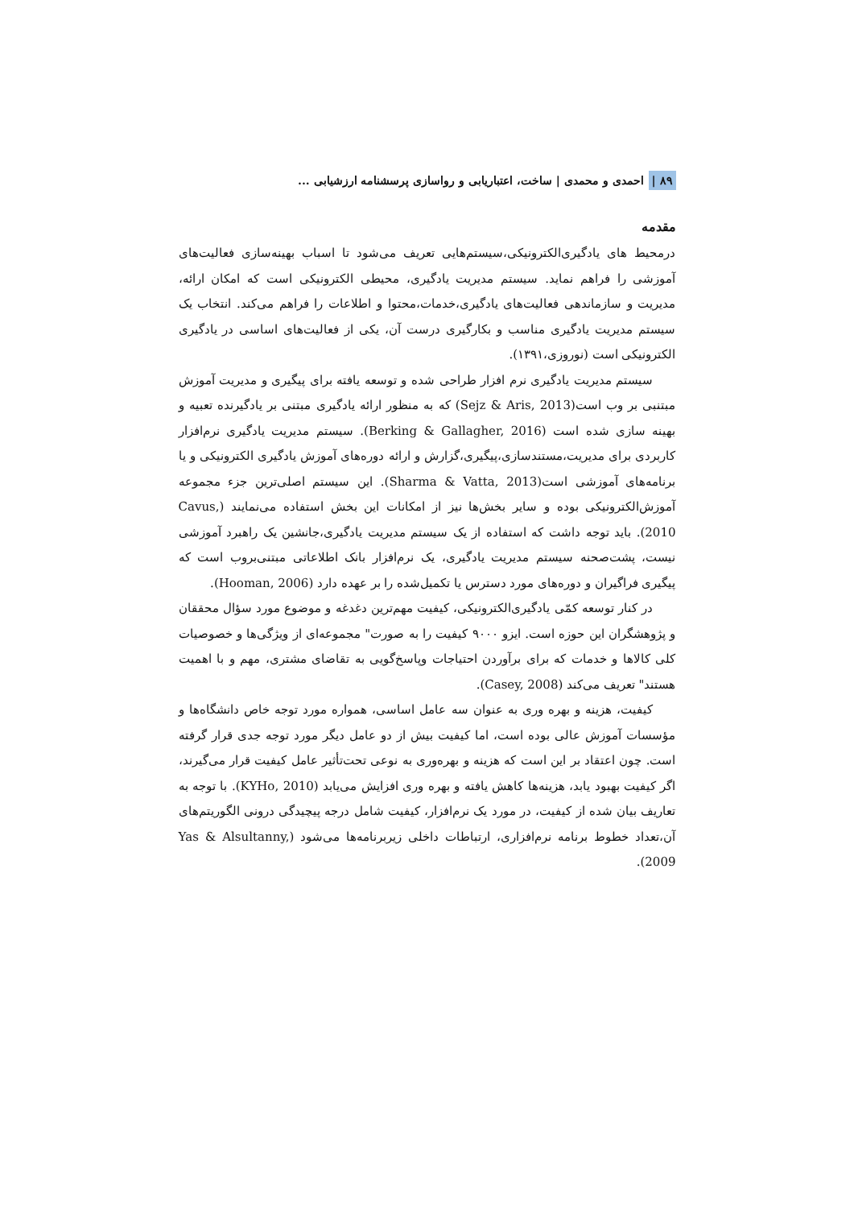۸۹ | احمدی و محمدی | ساخت، اعتباریابی و رواسازی پرسشنامه ارزشیابی ...
مقدمه
درمحیط های یادگیری‌الکترونیکی،سیستم‌هایی تعریف می‌شود تا اسباب بهینه‌سازی فعالیت‌های آموزشی را فراهم نماید. سیستم مدیریت یادگیری، محیطی الکترونیکی است که امکان ارائه، مدیریت و سازماندهی فعالیت‌های یادگیری،خدمات،محتوا و اطلاعات را فراهم می‌کند. انتخاب یک سیستم مدیریت یادگیری مناسب و بکارگیری درست آن، یکی از فعالیت‌های اساسی در یادگیری الکترونیکی است (نوروزی،۱۳۹۱).
سیستم مدیریت یادگیری نرم افزار طراحی شده و توسعه یافته برای پیگیری و مدیریت آموزش مبتنبی بر وب است(Sejz & Aris, 2013) که به منظور ارائه یادگیری مبتنی بر یادگیرنده تعبیه و بهینه سازی شده است (Berking & Gallagher, 2016). سیستم مدیریت یادگیری نرم‌افزار کاربردی برای مدیریت،مستندسازی،پیگیری،گزارش و ارائه دوره‌های آموزش یادگیری الکترونیکی و یا برنامه‌های آموزشی است(Sharma & Vatta, 2013). این سیستم اصلی‌ترین جزء مجموعه آموزش‌الکترونیکی بوده و سایر بخش‌ها نیز از امکانات این بخش استفاده می‌نمایند (Cavus, 2010). باید توجه داشت که استفاده از یک سیستم مدیریت یادگیری،جانشین یک راهبرد آموزشی نیست، پشت‌صحنه سیستم مدیریت یادگیری، یک نرم‌افزار بانک اطلاعاتی مبتنی‌بروب است که پیگیری فراگیران و دوره‌های مورد دسترس یا تکمیل‌شده را بر عهده دارد (Hooman, 2006).
در کنار توسعه کمّی یادگیری‌الکترونیکی، کیفیت مهم‌ترین دغدغه و موضوع مورد سؤال محققان و پژوهشگران این حوزه است. ایزو ۹۰۰۰ کیفیت را به صورت" مجموعه‌ای از ویژگی‌ها و خصوصیات کلی کالاها و خدمات که برای برآوردن احتیاجات وپاسخ‌گویی به تقاضای مشتری، مهم و با اهمیت هستند" تعریف می‌کند (Casey, 2008).
کیفیت، هزینه و بهره وری به عنوان سه عامل اساسی، همواره مورد توجه خاص دانشگاه‌ها و مؤسسات آموزش عالی بوده است، اما کیفیت بیش از دو عامل دیگر مورد توجه جدی قرار گرفته است. چون اعتقاد بر این است که هزینه و بهره‌وری به نوعی تحت‌تأثیر عامل کیفیت قرار می‌گیرند، اگر کیفیت بهبود یابد، هزینه‌ها کاهش یافته و بهره وری افزایش می‌یابد (KYHo, 2010). با توجه به تعاریف بیان شده از کیفیت، در مورد یک نرم‌افزار، کیفیت شامل درجه پیچیدگی درونی الگوریتم‌های آن،تعداد خطوط برنامه نرم‌افزاری، ارتباطات داخلی زیربرنامه‌ها می‌شود (Yas & Alsultanny, 2009).